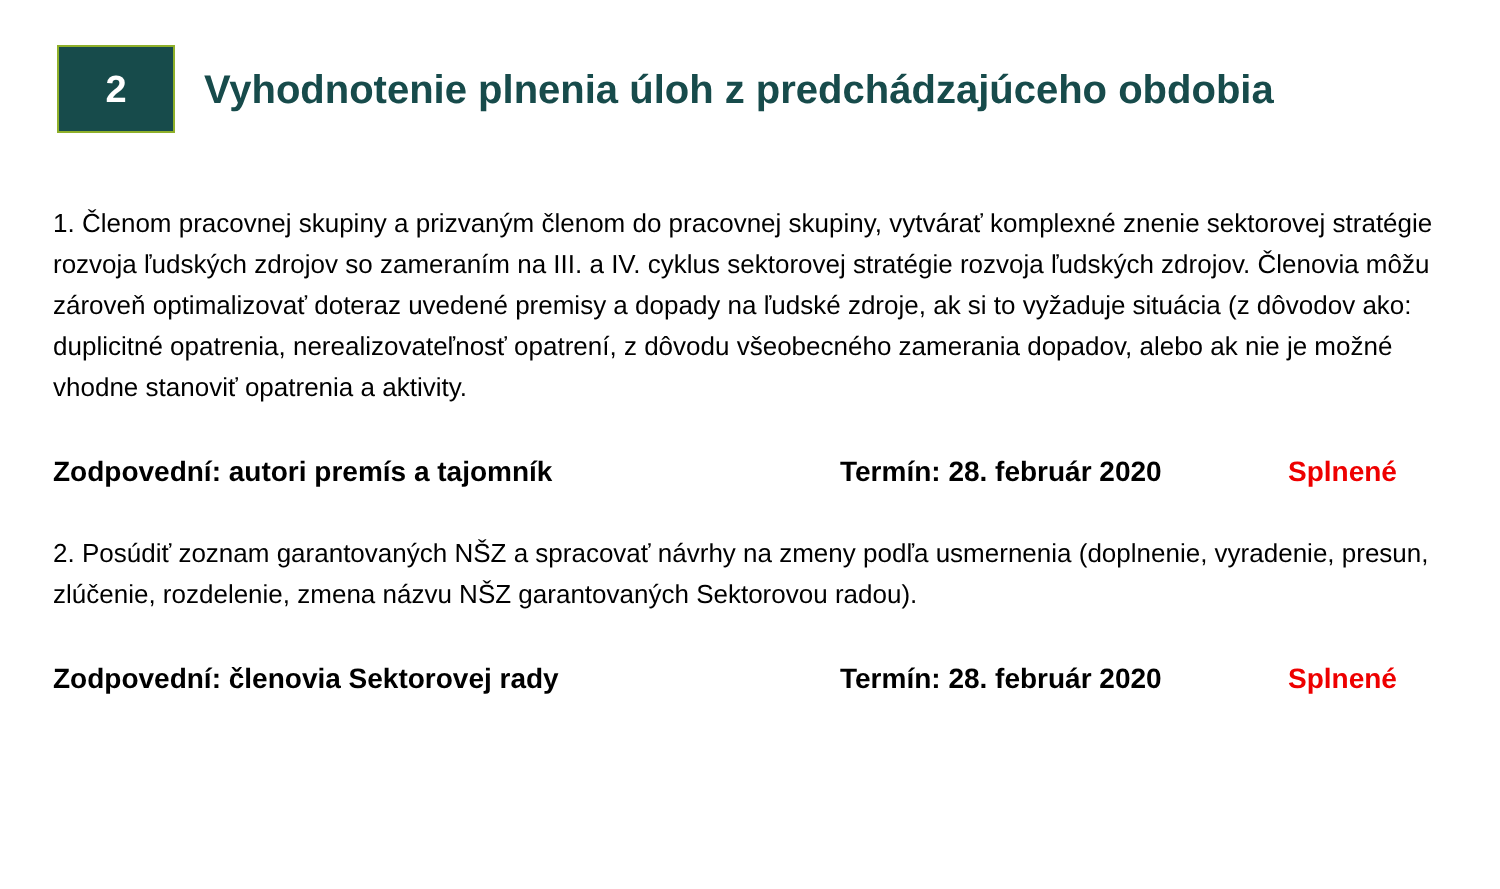2
Vyhodnotenie plnenia úloh z predchádzajúceho obdobia
1. Členom pracovnej skupiny a prizvaným členom do pracovnej skupiny, vytvárať komplexné znenie sektorovej stratégie rozvoja ľudských zdrojov so zameraním na III. a IV. cyklus sektorovej stratégie rozvoja ľudských zdrojov. Členovia môžu zároveň optimalizovať doteraz uvedené premisy a dopady na ľudské zdroje, ak si to vyžaduje situácia (z dôvodov ako: duplicitné opatrenia, nerealizovateľnosť opatrení, z dôvodu všeobecného zamerania dopadov, alebo ak nie je možné vhodne stanoviť opatrenia a aktivity.
Zodpovední: autori premís a tajomník Termín: 28. február 2020 Splnené
2. Posúdiť zoznam garantovaných NŠZ a spracovať návrhy na zmeny podľa usmernenia (doplnenie, vyradenie, presun, zlúčenie, rozdelenie, zmena názvu NŠZ garantovaných Sektorovou radou).
Zodpovední: členovia Sektorovej rady Termín: 28. február 2020 Splnené